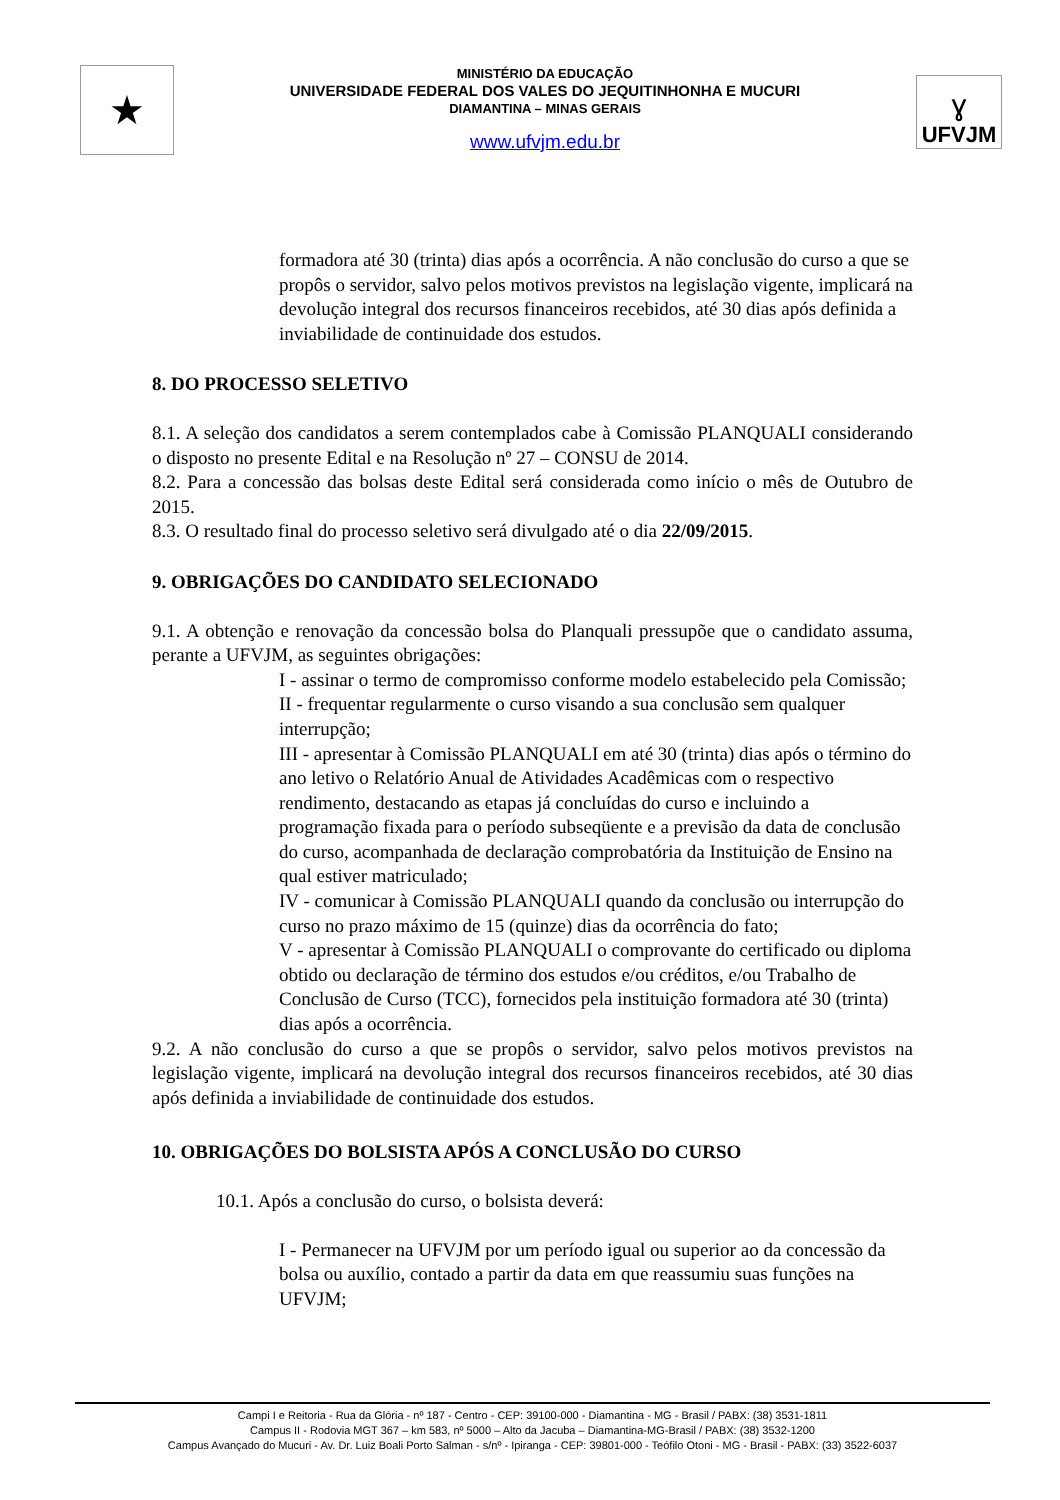★
MINISTÉRIO DA EDUCAÇÃO
UNIVERSIDADE FEDERAL DOS VALES DO JEQUITINHONHA E MUCURI
DIAMANTINA – MINAS GERAIS
www.ufvjm.edu.br
ɣ
UFVJM
formadora até 30 (trinta) dias após a ocorrência. A não conclusão do curso a que se propôs o servidor, salvo pelos motivos previstos na legislação vigente, implicará na devolução integral dos recursos financeiros recebidos, até 30 dias após definida a inviabilidade de continuidade dos estudos.
8. DO PROCESSO SELETIVO
8.1. A seleção dos candidatos a serem contemplados cabe à Comissão PLANQUALI considerando o disposto no presente Edital e na Resolução nº 27 – CONSU de 2014.
8.2. Para a concessão das bolsas deste Edital será considerada como início o mês de Outubro de 2015.
8.3. O resultado final do processo seletivo será divulgado até o dia 22/09/2015.
9. OBRIGAÇÕES DO CANDIDATO SELECIONADO
9.1. A obtenção e renovação da concessão bolsa do Planquali pressupõe que o candidato assuma, perante a UFVJM, as seguintes obrigações:
I - assinar o termo de compromisso conforme modelo estabelecido pela Comissão;
II - frequentar regularmente o curso visando a sua conclusão sem qualquer interrupção;
III - apresentar à Comissão PLANQUALI em até 30 (trinta) dias após o término do ano letivo o Relatório Anual de Atividades Acadêmicas com o respectivo rendimento, destacando as etapas já concluídas do curso e incluindo a programação fixada para o período subseqüente e a previsão da data de conclusão do curso, acompanhada de declaração comprobatória da Instituição de Ensino na qual estiver matriculado;
IV - comunicar à Comissão PLANQUALI quando da conclusão ou interrupção do curso no prazo máximo de 15 (quinze) dias da ocorrência do fato;
V - apresentar à Comissão PLANQUALI o comprovante do certificado ou diploma obtido ou declaração de término dos estudos e/ou créditos, e/ou Trabalho de Conclusão de Curso (TCC), fornecidos pela instituição formadora até 30 (trinta) dias após a ocorrência.
9.2. A não conclusão do curso a que se propôs o servidor, salvo pelos motivos previstos na legislação vigente, implicará na devolução integral dos recursos financeiros recebidos, até 30 dias após definida a inviabilidade de continuidade dos estudos.
10. OBRIGAÇÕES DO BOLSISTA APÓS A CONCLUSÃO DO CURSO
10.1. Após a conclusão do curso, o bolsista deverá:
I - Permanecer na UFVJM por um período igual ou superior ao da concessão da bolsa ou auxílio, contado a partir da data em que reassumiu suas funções na UFVJM;
Campi I e Reitoria - Rua da Glória - nº 187 - Centro - CEP: 39100-000 - Diamantina - MG - Brasil / PABX: (38) 3531-1811
Campus II - Rodovia MGT 367 – km 583, nº 5000 – Alto da Jacuba – Diamantina-MG-Brasil / PABX: (38) 3532-1200
Campus Avançado do Mucuri - Av. Dr. Luiz Boali Porto Salman - s/nº - Ipiranga - CEP: 39801-000 - Teófilo Otoni - MG - Brasil - PABX: (33) 3522-6037